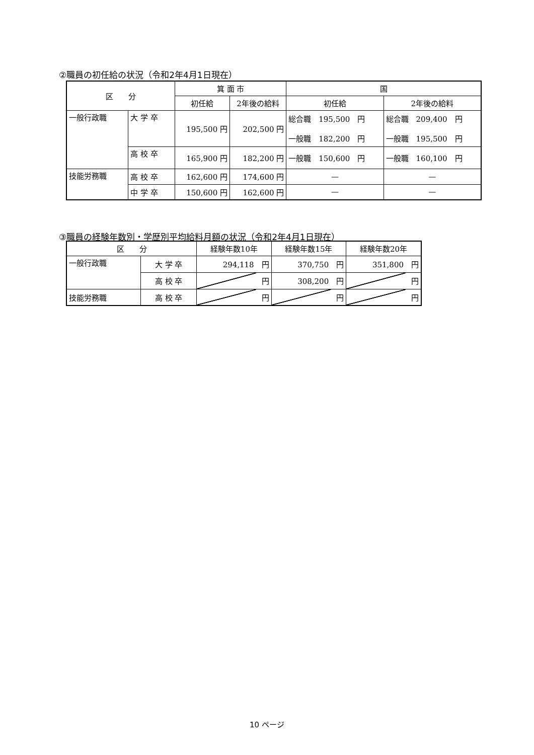②職員の初任給の状況（令和2年4月1日現在）
| 区 分 | | 箕 面 市 | | 国 | |
| --- | --- | --- | --- | --- | --- |
| | | 初任給 | 2年後の給料 | 初任給 | 2年後の給料 |
| 一般行政職 | 大 学 卒 | 195,500 円 | 202,500 円 | 総合職 195,500 円 一般職 182,200 円 | 総合職 209,400 円 一般職 195,500 円 |
| | 高 校 卒 | 165,900 円 | 182,200 円 | 一般職 150,600 円 | 一般職 160,100 円 |
| 技能労務職 | 高 校 卒 | 162,600 円 | 174,600 円 | — | — |
| | 中 学 卒 | 150,600 円 | 162,600 円 | — | — |
③職員の経験年数別・学歴別平均給料月額の状況（令和2年4月1日現在）
| 区 分 | | 経験年数10年 | 経験年数15年 | 経験年数20年 |
| --- | --- | --- | --- | --- |
| 一般行政職 | 大 学 卒 | 294,118 円 | 370,750 円 | 351,800 円 |
| | 高 校 卒 | 円 | 308,200 円 | 円 |
| 技能労務職 | 高 校 卒 | 円 | 円 | 円 |
10 ページ